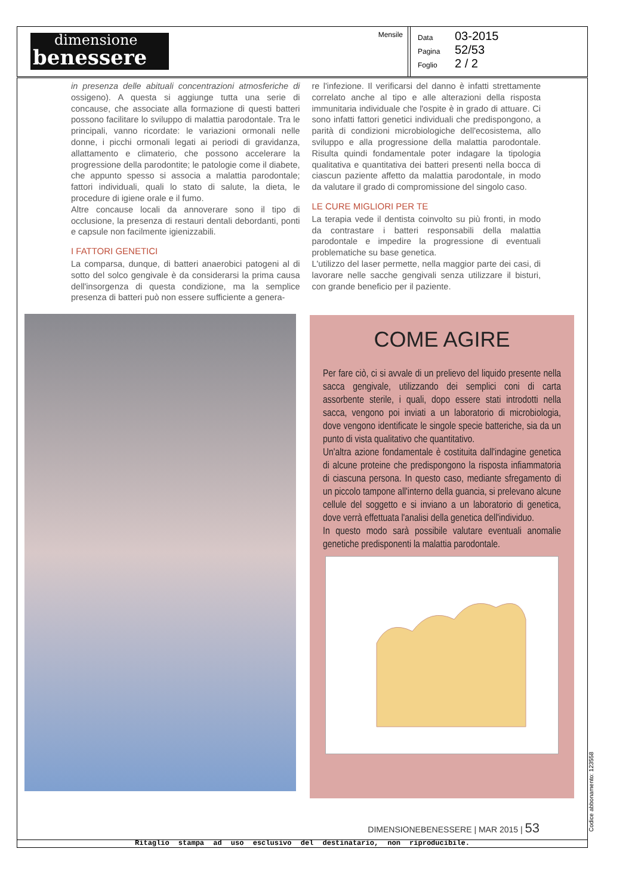dimensione
benessere
Mensile
Data 03-2015
Pagina 52/53
Foglio 2 / 2
in presenza delle abituali concentrazioni atmosferiche di ossigeno). A questa si aggiunge tutta una serie di concause, che associate alla formazione di questi batteri possono facilitare lo sviluppo di malattia parodontale. Tra le principali, vanno ricordate: le variazioni ormonali nelle donne, i picchi ormonali legati ai periodi di gravidanza, allattamento e climaterio, che possono accelerare la progressione della parodontite; le patologie come il diabete, che appunto spesso si associa a malattia parodontale; fattori individuali, quali lo stato di salute, la dieta, le procedure di igiene orale e il fumo.
Altre concause locali da annoverare sono il tipo di occlusione, la presenza di restauri dentali debordanti, ponti e capsule non facilmente igienizzabili.
I FATTORI GENETICI
La comparsa, dunque, di batteri anaerobici patogeni al di sotto del solco gengivale è da considerarsi la prima causa dell'insorgenza di questa condizione, ma la semplice presenza di batteri può non essere sufficiente a genera-
re l'infezione. Il verificarsi del danno è infatti strettamente correlato anche al tipo e alle alterazioni della risposta immunitaria individuale che l'ospite è in grado di attuare. Ci sono infatti fattori genetici individuali che predispongono, a parità di condizioni microbiologiche dell'ecosistema, allo sviluppo e alla progressione della malattia parodontale. Risulta quindi fondamentale poter indagare la tipologia qualitativa e quantitativa dei batteri presenti nella bocca di ciascun paziente affetto da malattia parodontale, in modo da valutare il grado di compromissione del singolo caso.
LE CURE MIGLIORI PER TE
La terapia vede il dentista coinvolto su più fronti, in modo da contrastare i batteri responsabili della malattia parodontale e impedire la progressione di eventuali problematiche su base genetica.
L'utilizzo del laser permette, nella maggior parte dei casi, di lavorare nelle sacche gengivali senza utilizzare il bisturi, con grande beneficio per il paziente.
COME AGIRE
Per fare ciò, ci si avvale di un prelievo del liquido presente nella sacca gengivale, utilizzando dei semplici coni di carta assorbente sterile, i quali, dopo essere stati introdotti nella sacca, vengono poi inviati a un laboratorio di microbiologia, dove vengono identificate le singole specie batteriche, sia da un punto di vista qualitativo che quantitativo.
Un'altra azione fondamentale è costituita dall'indagine genetica di alcune proteine che predispongono la risposta infiammatoria di ciascuna persona. In questo caso, mediante sfregamento di un piccolo tampone all'interno della guancia, si prelevano alcune cellule del soggetto e si inviano a un laboratorio di genetica, dove verrà effettuata l'analisi della genetica dell'individuo.
In questo modo sarà possibile valutare eventuali anomalie genetiche predisponenti la malattia parodontale.
DIMENSIONEBENESSERE | MAR 2015 | 53
Ritaglio stampa ad uso esclusivo del destinatario, non riproducibile.
Codice abbonamento: 123558